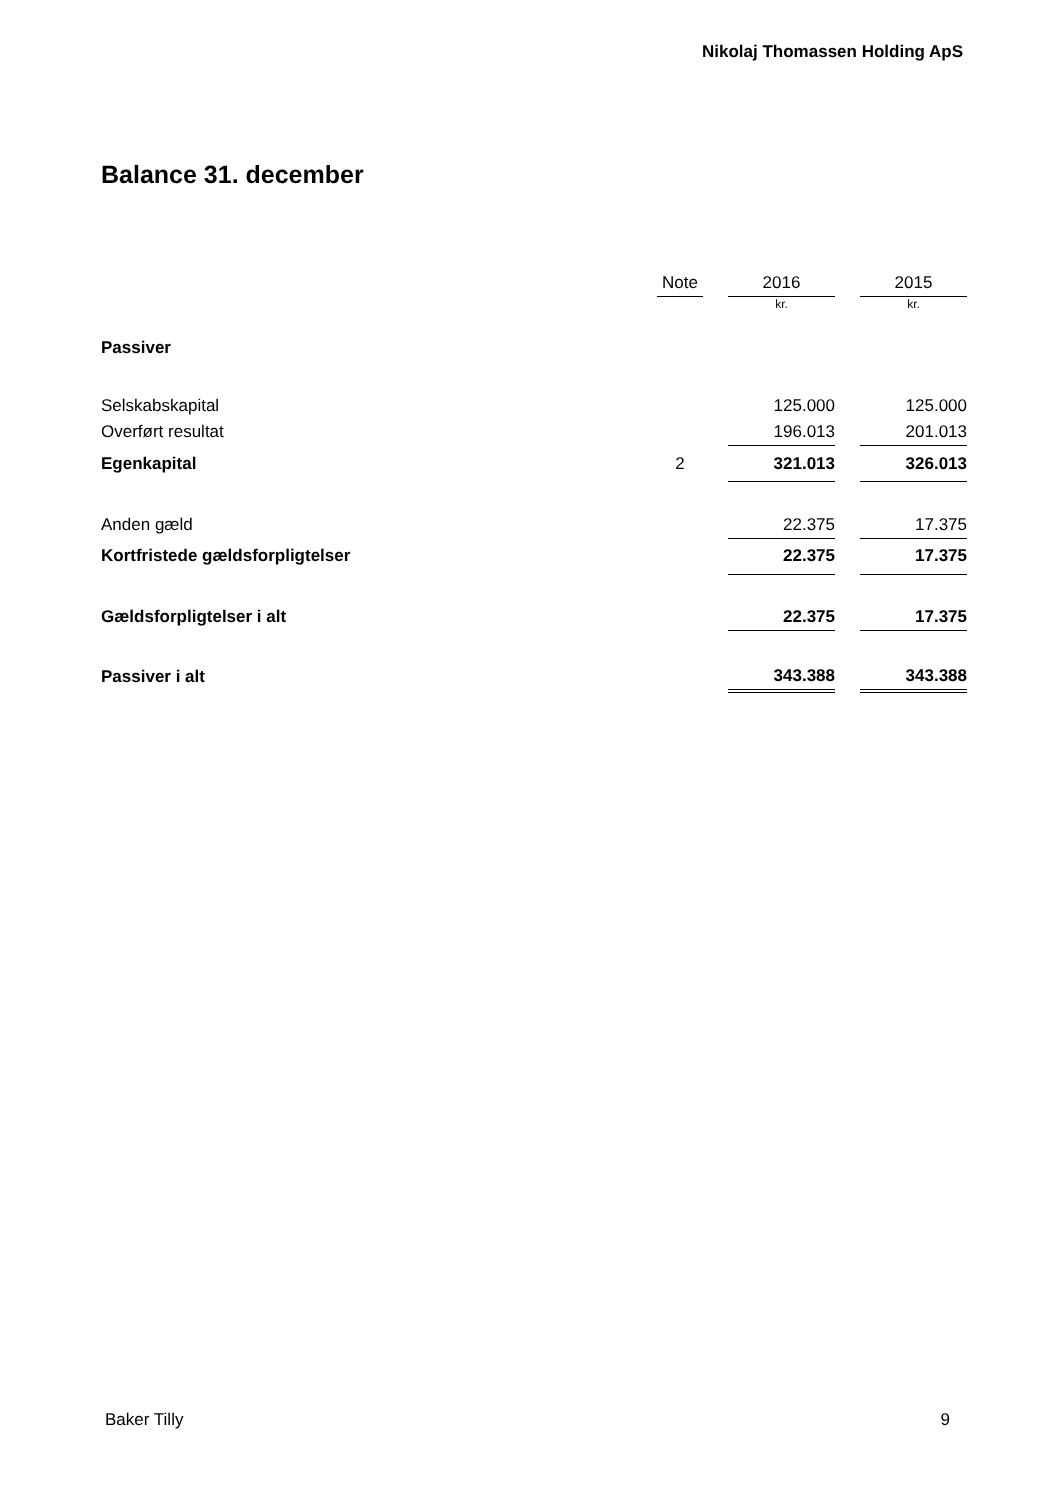Nikolaj Thomassen Holding ApS
Balance 31. december
| | Note | | 2016 | | 2015 |
| --- | --- | --- | --- | --- | --- |
| | | | kr. | | kr. |
| Passiver | | | | | |
| Selskabskapital | | | 125.000 | | 125.000 |
| Overført resultat | | | 196.013 | | 201.013 |
| Egenkapital | 2 | | 321.013 | | 326.013 |
| Anden gæld | | | 22.375 | | 17.375 |
| Kortfristede gældsforpligtelser | | | 22.375 | | 17.375 |
| Gældsforpligtelser i alt | | | 22.375 | | 17.375 |
| Passiver i alt | | | 343.388 | | 343.388 |
Baker Tilly 9